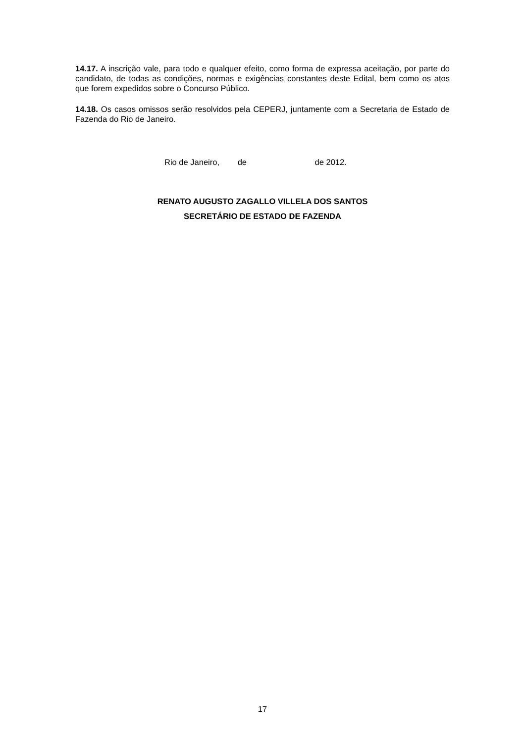14.17. A inscrição vale, para todo e qualquer efeito, como forma de expressa aceitação, por parte do candidato, de todas as condições, normas e exigências constantes deste Edital, bem como os atos que forem expedidos sobre o Concurso Público.
14.18. Os casos omissos serão resolvidos pela CEPERJ, juntamente com a Secretaria de Estado de Fazenda do Rio de Janeiro.
Rio de Janeiro, de de 2012.
RENATO AUGUSTO ZAGALLO VILLELA DOS SANTOS
SECRETÁRIO DE ESTADO DE FAZENDA
17